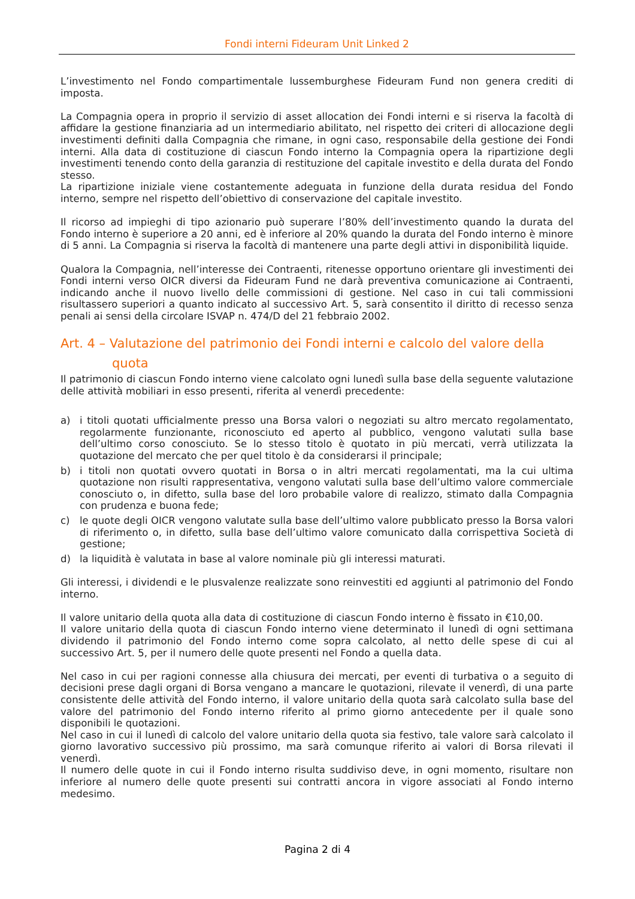Fondi interni Fideuram Unit Linked 2
L’investimento nel Fondo compartimentale lussemburghese Fideuram Fund non genera crediti di imposta.
La Compagnia opera in proprio il servizio di asset allocation dei Fondi interni e si riserva la facoltà di affidare la gestione finanziaria ad un intermediario abilitato, nel rispetto dei criteri di allocazione degli investimenti definiti dalla Compagnia che rimane, in ogni caso, responsabile della gestione dei Fondi interni. Alla data di costituzione di ciascun Fondo interno la Compagnia opera la ripartizione degli investimenti tenendo conto della garanzia di restituzione del capitale investito e della durata del Fondo stesso.
La ripartizione iniziale viene costantemente adeguata in funzione della durata residua del Fondo interno, sempre nel rispetto dell’obiettivo di conservazione del capitale investito.
Il ricorso ad impieghi di tipo azionario può superare l’80% dell’investimento quando la durata del Fondo interno è superiore a 20 anni, ed è inferiore al 20% quando la durata del Fondo interno è minore di 5 anni. La Compagnia si riserva la facoltà di mantenere una parte degli attivi in disponibilità liquide.
Qualora la Compagnia, nell’interesse dei Contraenti, ritenesse opportuno orientare gli investimenti dei Fondi interni verso OICR diversi da Fideuram Fund ne darà preventiva comunicazione ai Contraenti, indicando anche il nuovo livello delle commissioni di gestione. Nel caso in cui tali commissioni risultassero superiori a quanto indicato al successivo Art. 5, sarà consentito il diritto di recesso senza penali ai sensi della circolare ISVAP n. 474/D del 21 febbraio 2002.
Art. 4 – Valutazione del patrimonio dei Fondi interni e calcolo del valore della
quota
Il patrimonio di ciascun Fondo interno viene calcolato ogni lunedì sulla base della seguente valutazione delle attività mobiliari in esso presenti, riferita al venerdì precedente:
a) i titoli quotati ufficialmente presso una Borsa valori o negoziati su altro mercato regolamentato, regolarmente funzionante, riconosciuto ed aperto al pubblico, vengono valutati sulla base dell’ultimo corso conosciuto. Se lo stesso titolo è quotato in più mercati, verrà utilizzata la quotazione del mercato che per quel titolo è da considerarsi il principale;
b) i titoli non quotati ovvero quotati in Borsa o in altri mercati regolamentati, ma la cui ultima quotazione non risulti rappresentativa, vengono valutati sulla base dell’ultimo valore commerciale conosciuto o, in difetto, sulla base del loro probabile valore di realizzo, stimato dalla Compagnia con prudenza e buona fede;
c) le quote degli OICR vengono valutate sulla base dell’ultimo valore pubblicato presso la Borsa valori di riferimento o, in difetto, sulla base dell’ultimo valore comunicato dalla corrispettiva Società di gestione;
d) la liquidità è valutata in base al valore nominale più gli interessi maturati.
Gli interessi, i dividendi e le plusvalenze realizzate sono reinvestiti ed aggiunti al patrimonio del Fondo interno.
Il valore unitario della quota alla data di costituzione di ciascun Fondo interno è fissato in €10,00.
Il valore unitario della quota di ciascun Fondo interno viene determinato il lunedì di ogni settimana dividendo il patrimonio del Fondo interno come sopra calcolato, al netto delle spese di cui al successivo Art. 5, per il numero delle quote presenti nel Fondo a quella data.
Nel caso in cui per ragioni connesse alla chiusura dei mercati, per eventi di turbativa o a seguito di decisioni prese dagli organi di Borsa vengano a mancare le quotazioni, rilevate il venerdì, di una parte consistente delle attività del Fondo interno, il valore unitario della quota sarà calcolato sulla base del valore del patrimonio del Fondo interno riferito al primo giorno antecedente per il quale sono disponibili le quotazioni.
Nel caso in cui il lunedì di calcolo del valore unitario della quota sia festivo, tale valore sarà calcolato il giorno lavorativo successivo più prossimo, ma sarà comunque riferito ai valori di Borsa rilevati il venerdì.
Il numero delle quote in cui il Fondo interno risulta suddiviso deve, in ogni momento, risultare non inferiore al numero delle quote presenti sui contratti ancora in vigore associati al Fondo interno medesimo.
Pagina 2 di 4